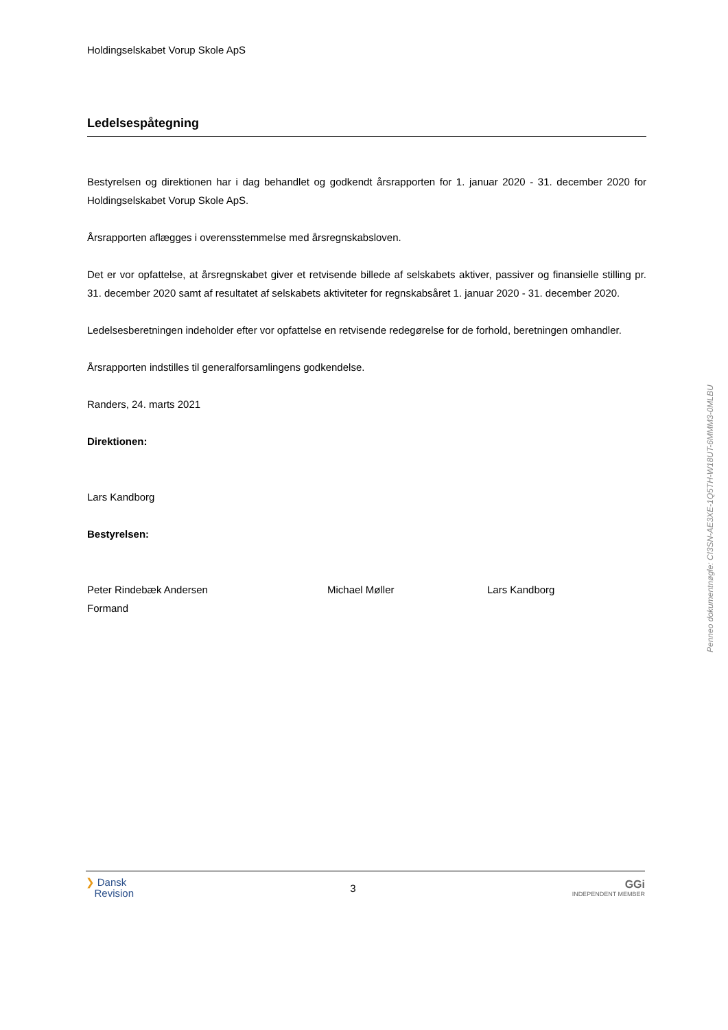Holdingselskabet Vorup Skole ApS
Ledelsespåtegning
Bestyrelsen og direktionen har i dag behandlet og godkendt årsrapporten for 1. januar 2020 - 31. december 2020 for Holdingselskabet Vorup Skole ApS.
Årsrapporten aflægges i overensstemmelse med årsregnskabsloven.
Det er vor opfattelse, at årsregnskabet giver et retvisende billede af selskabets aktiver, passiver og finansielle stilling pr. 31. december 2020 samt af resultatet af selskabets aktiviteter for regnskabsåret 1. januar 2020 - 31. december 2020.
Ledelsesberetningen indeholder efter vor opfattelse en retvisende redegørelse for de forhold, beretningen omhandler.
Årsrapporten indstilles til generalforsamlingens godkendelse.
Randers, 24. marts 2021
Direktionen:
Lars Kandborg
Bestyrelsen:
Peter Rindebæk Andersen
Formand
Michael Møller Lars Kandborg
Penneo dokumentnøgle: CI3SN-AE3XE-1Q5TH-W18UT-6MMM3-0MLBU
❯ Dansk
Revision
3
GGi
INDEPENDENT MEMBER